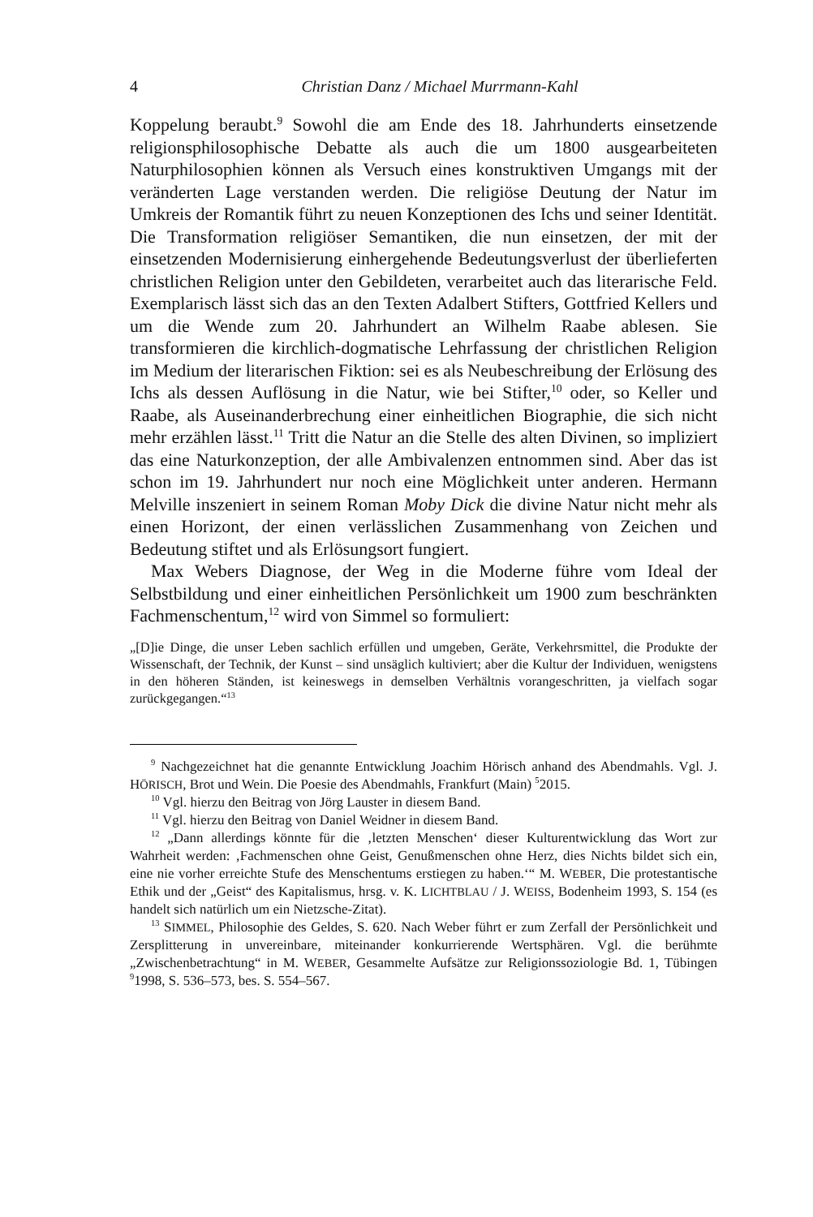4 Christian Danz / Michael Murrmann-Kahl
Koppelung beraubt.<sup>9</sup> Sowohl die am Ende des 18. Jahrhunderts einsetzende religionsphilosophische Debatte als auch die um 1800 ausgearbeiteten Naturphilosophien können als Versuch eines konstruktiven Umgangs mit der veränderten Lage verstanden werden. Die religiöse Deutung der Natur im Umkreis der Romantik führt zu neuen Konzeptionen des Ichs und seiner Identität. Die Transformation religiöser Semantiken, die nun einsetzen, der mit der einsetzenden Modernisierung einhergehende Bedeutungsverlust der überlieferten christlichen Religion unter den Gebildeten, verarbeitet auch das literarische Feld. Exemplarisch lässt sich das an den Texten Adalbert Stifters, Gottfried Kellers und um die Wende zum 20. Jahrhundert an Wilhelm Raabe ablesen. Sie transformieren die kirchlich-dogmatische Lehrfassung der christlichen Religion im Medium der literarischen Fiktion: sei es als Neubeschreibung der Erlösung des Ichs als dessen Auflösung in die Natur, wie bei Stifter,<sup>10</sup> oder, so Keller und Raabe, als Auseinanderbrechung einer einheitlichen Biographie, die sich nicht mehr erzählen lässt.<sup>11</sup> Tritt die Natur an die Stelle des alten Divinen, so impliziert das eine Naturkonzeption, der alle Ambivalenzen entnommen sind. Aber das ist schon im 19. Jahrhundert nur noch eine Möglichkeit unter anderen. Hermann Melville inszeniert in seinem Roman Moby Dick die divine Natur nicht mehr als einen Horizont, der einen verlässlichen Zusammenhang von Zeichen und Bedeutung stiftet und als Erlösungsort fungiert.
Max Webers Diagnose, der Weg in die Moderne führe vom Ideal der Selbstbildung und einer einheitlichen Persönlichkeit um 1900 zum beschränkten Fachmenschentum,<sup>12</sup> wird von Simmel so formuliert:
„[D]ie Dinge, die unser Leben sachlich erfüllen und umgeben, Geräte, Verkehrsmittel, die Produkte der Wissenschaft, der Technik, der Kunst – sind unsäglich kultiviert; aber die Kultur der Individuen, wenigstens in den höheren Ständen, ist keineswegs in demselben Verhältnis vorangeschritten, ja vielfach sogar zurückgegangen.“<sup>13</sup>
<sup>9</sup> Nachgezeichnet hat die genannte Entwicklung Joachim Hörisch anhand des Abendmahls. Vgl. J. HÖRISCH, Brot und Wein. Die Poesie des Abendmahls, Frankfurt (Main) <sup>5</sup>2015.
<sup>10</sup> Vgl. hierzu den Beitrag von Jörg Lauster in diesem Band.
<sup>11</sup> Vgl. hierzu den Beitrag von Daniel Weidner in diesem Band.
<sup>12</sup> „Dann allerdings könnte für die ‚letzten Menschen‘ dieser Kulturentwicklung das Wort zur Wahrheit werden: ‚Fachmenschen ohne Geist, Genußmenschen ohne Herz, dies Nichts bildet sich ein, eine nie vorher erreichte Stufe des Menschentums erstiegen zu haben.‘“ M. WEBER, Die protestantische Ethik und der „Geist“ des Kapitalismus, hrsg. v. K. LICHTBLAU / J. WEISS, Bodenheim 1993, S. 154 (es handelt sich natürlich um ein Nietzsche-Zitat).
<sup>13</sup> SIMMEL, Philosophie des Geldes, S. 620. Nach Weber führt er zum Zerfall der Persönlichkeit und Zersplitterung in unvereinbare, miteinander konkurrierende Wertsphären. Vgl. die berühmte „Zwischenbetrachtung“ in M. WEBER, Gesammelte Aufsätze zur Religionssoziologie Bd. 1, Tübingen <sup>9</sup>1998, S. 536–573, bes. S. 554–567.